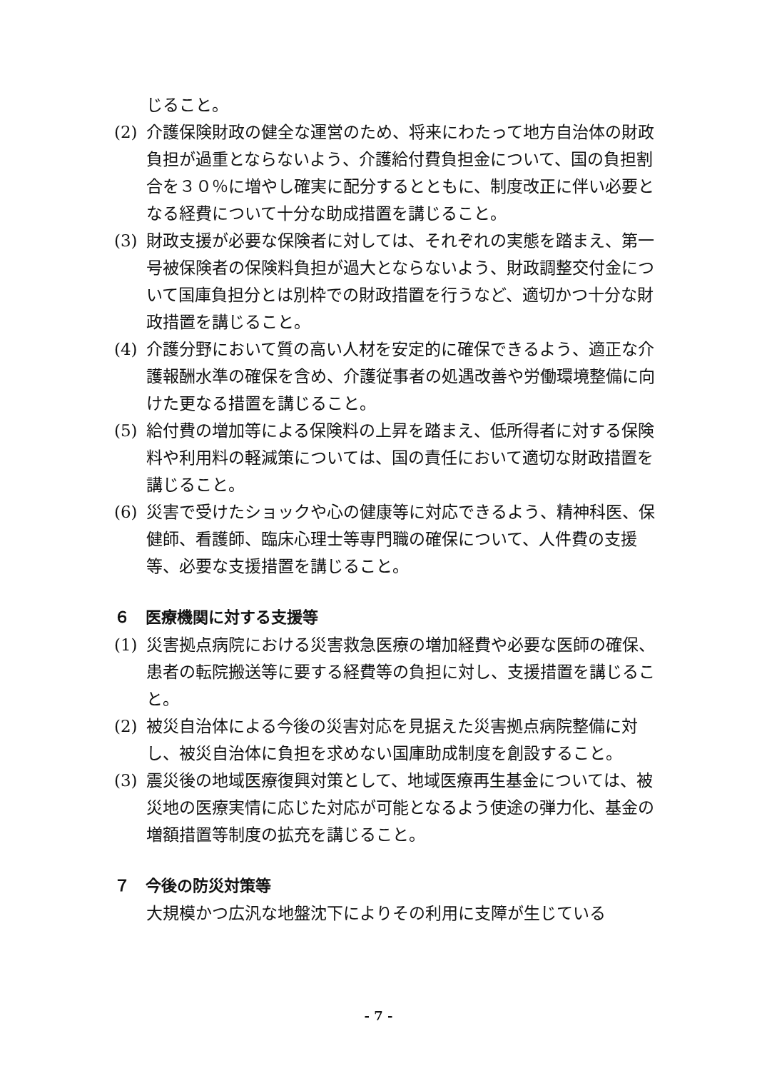じること。
(2) 介護保険財政の健全な運営のため、将来にわたって地方自治体の財政負担が過重とならないよう、介護給付費負担金について、国の負担割合を３０％に増やし確実に配分するとともに、制度改正に伴い必要となる経費について十分な助成措置を講じること。
(3) 財政支援が必要な保険者に対しては、それぞれの実態を踏まえ、第一号被保険者の保険料負担が過大とならないよう、財政調整交付金について国庫負担分とは別枠での財政措置を行うなど、適切かつ十分な財政措置を講じること。
(4) 介護分野において質の高い人材を安定的に確保できるよう、適正な介護報酬水準の確保を含め、介護従事者の処遇改善や労働環境整備に向けた更なる措置を講じること。
(5) 給付費の増加等による保険料の上昇を踏まえ、低所得者に対する保険料や利用料の軽減策については、国の責任において適切な財政措置を講じること。
(6) 災害で受けたショックや心の健康等に対応できるよう、精神科医、保健師、看護師、臨床心理士等専門職の確保について、人件費の支援等、必要な支援措置を講じること。
６　医療機関に対する支援等
(1) 災害拠点病院における災害救急医療の増加経費や必要な医師の確保、患者の転院搬送等に要する経費等の負担に対し、支援措置を講じること。
(2) 被災自治体による今後の災害対応を見据えた災害拠点病院整備に対し、被災自治体に負担を求めない国庫助成制度を創設すること。
(3) 震災後の地域医療復興対策として、地域医療再生基金については、被災地の医療実情に応じた対応が可能となるよう使途の弾力化、基金の増額措置等制度の拡充を講じること。
７　今後の防災対策等
大規模かつ広汎な地盤沈下によりその利用に支障が生じている
- 7 -